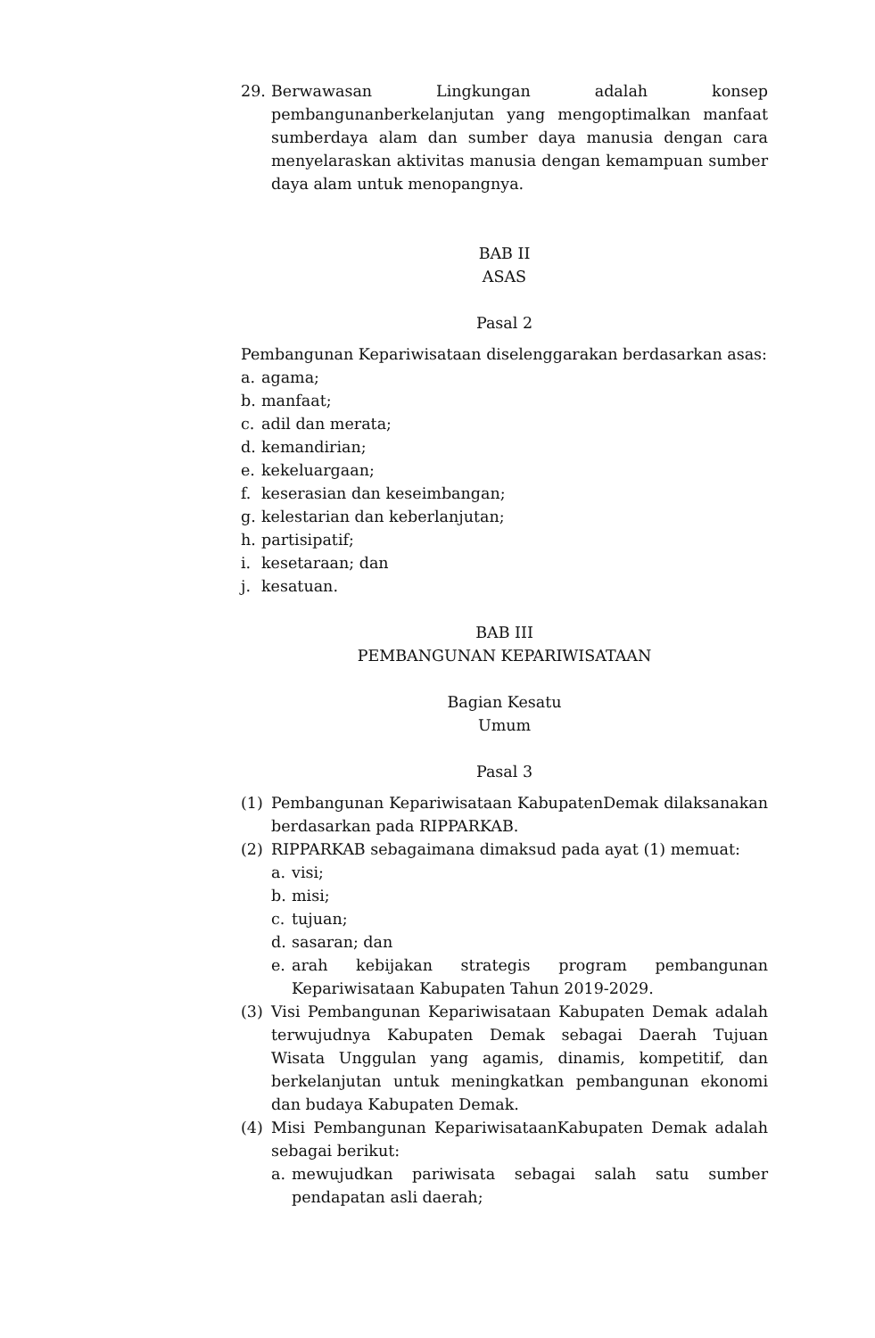29. Berwawasan Lingkungan adalah konsep pembangunanberkelanjutan yang mengoptimalkan manfaat sumberdaya alam dan sumber daya manusia dengan cara menyelaraskan aktivitas manusia dengan kemampuan sumber daya alam untuk menopangnya.
BAB II
ASAS
Pasal 2
Pembangunan Kepariwisataan diselenggarakan berdasarkan asas:
a. agama;
b. manfaat;
c. adil dan merata;
d. kemandirian;
e. kekeluargaan;
f. keserasian dan keseimbangan;
g. kelestarian dan keberlanjutan;
h. partisipatif;
i. kesetaraan; dan
j. kesatuan.
BAB III
PEMBANGUNAN KEPARIWISATAAN
Bagian Kesatu
Umum
Pasal 3
(1) Pembangunan Kepariwisataan KabupatenDemak dilaksanakan berdasarkan pada RIPPARKAB.
(2) RIPPARKAB sebagaimana dimaksud pada ayat (1) memuat:
a. visi;
b. misi;
c. tujuan;
d. sasaran; dan
e. arah kebijakan strategis program pembangunan Kepariwisataan Kabupaten Tahun 2019-2029.
(3) Visi Pembangunan Kepariwisataan Kabupaten Demak adalah terwujudnya Kabupaten Demak sebagai Daerah Tujuan Wisata Unggulan yang agamis, dinamis, kompetitif, dan berkelanjutan untuk meningkatkan pembangunan ekonomi dan budaya Kabupaten Demak.
(4) Misi Pembangunan KepariwisataanKabupaten Demak adalah sebagai berikut:
a. mewujudkan pariwisata sebagai salah satu sumber pendapatan asli daerah;